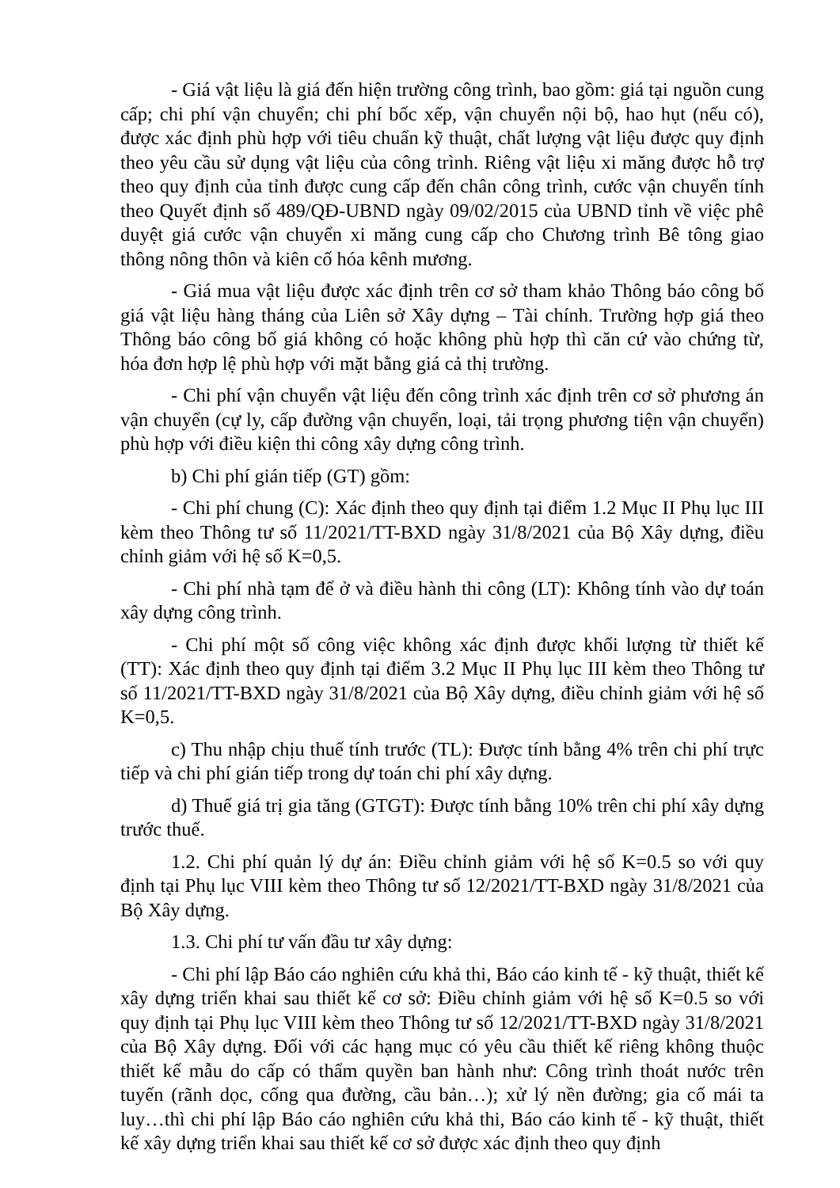- Giá vật liệu là giá đến hiện trường công trình, bao gồm: giá tại nguồn cung cấp; chi phí vận chuyển; chi phí bốc xếp, vận chuyển nội bộ, hao hụt (nếu có), được xác định phù hợp với tiêu chuẩn kỹ thuật, chất lượng vật liệu được quy định theo yêu cầu sử dụng vật liệu của công trình. Riêng vật liệu xi măng được hỗ trợ theo quy định của tỉnh được cung cấp đến chân công trình, cước vận chuyển tính theo Quyết định số 489/QĐ-UBND ngày 09/02/2015 của UBND tỉnh về việc phê duyệt giá cước vận chuyển xi măng cung cấp cho Chương trình Bê tông giao thông nông thôn và kiên cố hóa kênh mương.
- Giá mua vật liệu được xác định trên cơ sở tham khảo Thông báo công bố giá vật liệu hàng tháng của Liên sở Xây dựng – Tài chính. Trường hợp giá theo Thông báo công bố giá không có hoặc không phù hợp thì căn cứ vào chứng từ, hóa đơn hợp lệ phù hợp với mặt bằng giá cả thị trường.
- Chi phí vận chuyển vật liệu đến công trình xác định trên cơ sở phương án vận chuyển (cự ly, cấp đường vận chuyển, loại, tải trọng phương tiện vận chuyển) phù hợp với điều kiện thi công xây dựng công trình.
b) Chi phí gián tiếp (GT) gồm:
- Chi phí chung (C): Xác định theo quy định tại điểm 1.2 Mục II Phụ lục III kèm theo Thông tư số 11/2021/TT-BXD ngày 31/8/2021 của Bộ Xây dựng, điều chỉnh giảm với hệ số K=0,5.
- Chi phí nhà tạm để ở và điều hành thi công (LT): Không tính vào dự toán xây dựng công trình.
- Chi phí một số công việc không xác định được khối lượng từ thiết kế (TT): Xác định theo quy định tại điểm 3.2 Mục II Phụ lục III kèm theo Thông tư số 11/2021/TT-BXD ngày 31/8/2021 của Bộ Xây dựng, điều chỉnh giảm với hệ số K=0,5.
c) Thu nhập chịu thuế tính trước (TL): Được tính bằng 4% trên chi phí trực tiếp và chi phí gián tiếp trong dự toán chi phí xây dựng.
d) Thuế giá trị gia tăng (GTGT): Được tính bằng 10% trên chi phí xây dựng trước thuế.
1.2. Chi phí quản lý dự án: Điều chỉnh giảm với hệ số K=0.5 so với quy định tại Phụ lục VIII kèm theo Thông tư số 12/2021/TT-BXD ngày 31/8/2021 của Bộ Xây dựng.
1.3. Chi phí tư vấn đầu tư xây dựng:
- Chi phí lập Báo cáo nghiên cứu khả thi, Báo cáo kinh tế - kỹ thuật, thiết kế xây dựng triển khai sau thiết kế cơ sở: Điều chỉnh giảm với hệ số K=0.5 so với quy định tại Phụ lục VIII kèm theo Thông tư số 12/2021/TT-BXD ngày 31/8/2021 của Bộ Xây dựng. Đối với các hạng mục có yêu cầu thiết kế riêng không thuộc thiết kế mẫu do cấp có thẩm quyền ban hành như: Công trình thoát nước trên tuyến (rãnh dọc, cống qua đường, cầu bản…); xử lý nền đường; gia cố mái ta luy…thì chi phí lập Báo cáo nghiên cứu khả thi, Báo cáo kinh tế - kỹ thuật, thiết kế xây dựng triển khai sau thiết kế cơ sở được xác định theo quy định